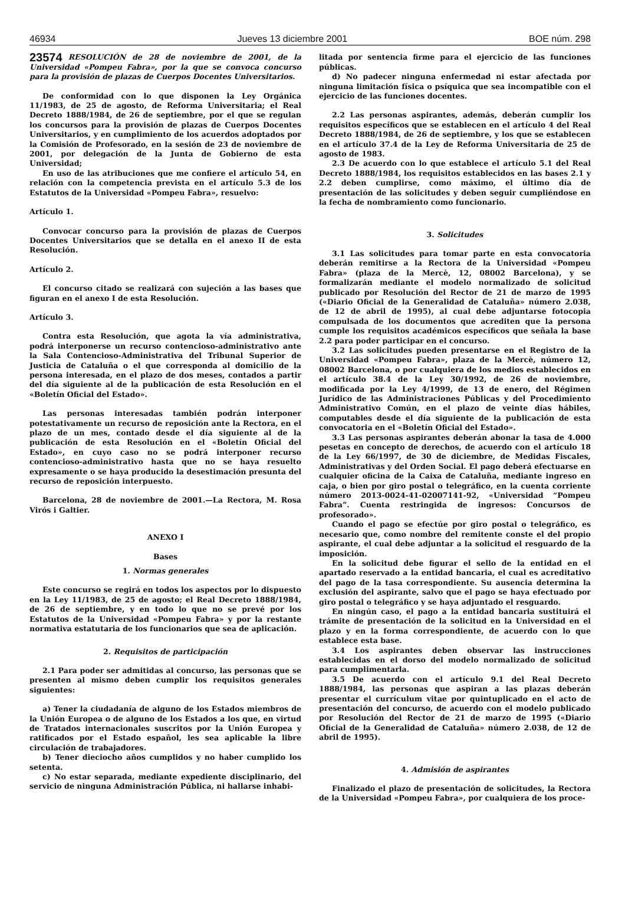46934 Jueves 13 diciembre 2001 BOE núm. 298
23574
RESOLUCIÓN de 28 de noviembre de 2001, de la Universidad «Pompeu Fabra», por la que se convoca concurso para la provisión de plazas de Cuerpos Docentes Universitarios.
De conformidad con lo que disponen la Ley Orgánica 11/1983, de 25 de agosto, de Reforma Universitaria; el Real Decreto 1888/1984, de 26 de septiembre, por el que se regulan los concursos para la provisión de plazas de Cuerpos Docentes Universitarios, y en cumplimiento de los acuerdos adoptados por la Comisión de Profesorado, en la sesión de 23 de noviembre de 2001, por delegación de la Junta de Gobierno de esta Universidad;
En uso de las atribuciones que me confiere el artículo 54, en relación con la competencia prevista en el artículo 5.3 de los Estatutos de la Universidad «Pompeu Fabra», resuelvo:
Artículo 1.
Convocar concurso para la provisión de plazas de Cuerpos Docentes Universitarios que se detalla en el anexo II de esta Resolución.
Artículo 2.
El concurso citado se realizará con sujeción a las bases que figuran en el anexo I de esta Resolución.
Artículo 3.
Contra esta Resolución, que agota la vía administrativa, podrá interponerse un recurso contencioso-administrativo ante la Sala Contencioso-Administrativa del Tribunal Superior de Justicia de Cataluña o el que corresponda al domicilio de la persona interesada, en el plazo de dos meses, contados a partir del día siguiente al de la publicación de esta Resolución en el «Boletín Oficial del Estado».
Las personas interesadas también podrán interponer potestativamente un recurso de reposición ante la Rectora, en el plazo de un mes, contado desde el día siguiente al de la publicación de esta Resolución en el «Boletín Oficial del Estado», en cuyo caso no se podrá interponer recurso contencioso-administrativo hasta que no se haya resuelto expresamente o se haya producido la desestimación presunta del recurso de reposición interpuesto.
Barcelona, 28 de noviembre de 2001.—La Rectora, M. Rosa Virós i Galtier.
ANEXO I
Bases
1. Normas generales
Este concurso se regirá en todos los aspectos por lo dispuesto en la Ley 11/1983, de 25 de agosto; el Real Decreto 1888/1984, de 26 de septiembre, y en todo lo que no se prevé por los Estatutos de la Universidad «Pompeu Fabra» y por la restante normativa estatutaria de los funcionarios que sea de aplicación.
2. Requisitos de participación
2.1 Para poder ser admitidas al concurso, las personas que se presenten al mismo deben cumplir los requisitos generales siguientes:
a) Tener la ciudadanía de alguno de los Estados miembros de la Unión Europea o de alguno de los Estados a los que, en virtud de Tratados internacionales suscritos por la Unión Europea y ratificados por el Estado español, les sea aplicable la libre circulación de trabajadores.
b) Tener dieciocho años cumplidos y no haber cumplido los setenta.
c) No estar separada, mediante expediente disciplinario, del servicio de ninguna Administración Pública, ni hallarse inhabi-
litada por sentencia firme para el ejercicio de las funciones públicas.
d) No padecer ninguna enfermedad ni estar afectada por ninguna limitación física o psíquica que sea incompatible con el ejercicio de las funciones docentes.
2.2 Las personas aspirantes, además, deberán cumplir los requisitos específicos que se establecen en el artículo 4 del Real Decreto 1888/1984, de 26 de septiembre, y los que se establecen en el artículo 37.4 de la Ley de Reforma Universitaria de 25 de agosto de 1983.
2.3 De acuerdo con lo que establece el artículo 5.1 del Real Decreto 1888/1984, los requisitos establecidos en las bases 2.1 y 2.2 deben cumplirse, como máximo, el último día de presentación de las solicitudes y deben seguir cumpliéndose en la fecha de nombramiento como funcionario.
3. Solicitudes
3.1 Las solicitudes para tomar parte en esta convocatoria deberán remitirse a la Rectora de la Universidad «Pompeu Fabra» (plaza de la Mercè, 12, 08002 Barcelona), y se formalizarán mediante el modelo normalizado de solicitud publicado por Resolución del Rector de 21 de marzo de 1995 («Diario Oficial de la Generalidad de Cataluña» número 2.038, de 12 de abril de 1995), al cual debe adjuntarse fotocopia compulsada de los documentos que acrediten que la persona cumple los requisitos académicos específicos que señala la base 2.2 para poder participar en el concurso.
3.2 Las solicitudes pueden presentarse en el Registro de la Universidad «Pompeu Fabra», plaza de la Mercè, número 12, 08002 Barcelona, o por cualquiera de los medios establecidos en el artículo 38.4 de la Ley 30/1992, de 26 de noviembre, modificada por la Ley 4/1999, de 13 de enero, del Régimen Jurídico de las Administraciones Públicas y del Procedimiento Administrativo Común, en el plazo de veinte días hábiles, computables desde el día siguiente de la publicación de esta convocatoria en el «Boletín Oficial del Estado».
3.3 Las personas aspirantes deberán abonar la tasa de 4.000 pesetas en concepto de derechos, de acuerdo con el artículo 18 de la Ley 66/1997, de 30 de diciembre, de Medidas Fiscales, Administrativas y del Orden Social. El pago deberá efectuarse en cualquier oficina de la Caixa de Cataluña, mediante ingreso en caja, o bien por giro postal o telegráfico, en la cuenta corriente número 2013-0024-41-02007141-92, «Universidad “Pompeu Fabra”. Cuenta restringida de ingresos: Concursos de profesorado».
Cuando el pago se efectúe por giro postal o telegráfico, es necesario que, como nombre del remitente conste el del propio aspirante, el cual debe adjuntar a la solicitud el resguardo de la imposición.
En la solicitud debe figurar el sello de la entidad en el apartado reservado a la entidad bancaria, el cual es acreditativo del pago de la tasa correspondiente. Su ausencia determina la exclusión del aspirante, salvo que el pago se haya efectuado por giro postal o telegráfico y se haya adjuntado el resguardo.
En ningún caso, el pago a la entidad bancaria sustituirá el trámite de presentación de la solicitud en la Universidad en el plazo y en la forma correspondiente, de acuerdo con lo que establece esta base.
3.4 Los aspirantes deben observar las instrucciones establecidas en el dorso del modelo normalizado de solicitud para cumplimentarla.
3.5 De acuerdo con el artículo 9.1 del Real Decreto 1888/1984, las personas que aspiran a las plazas deberán presentar el currículum vitae por quintuplicado en el acto de presentación del concurso, de acuerdo con el modelo publicado por Resolución del Rector de 21 de marzo de 1995 («Diario Oficial de la Generalidad de Cataluña» número 2.038, de 12 de abril de 1995).
4. Admisión de aspirantes
Finalizado el plazo de presentación de solicitudes, la Rectora de la Universidad «Pompeu Fabra», por cualquiera de los proce-